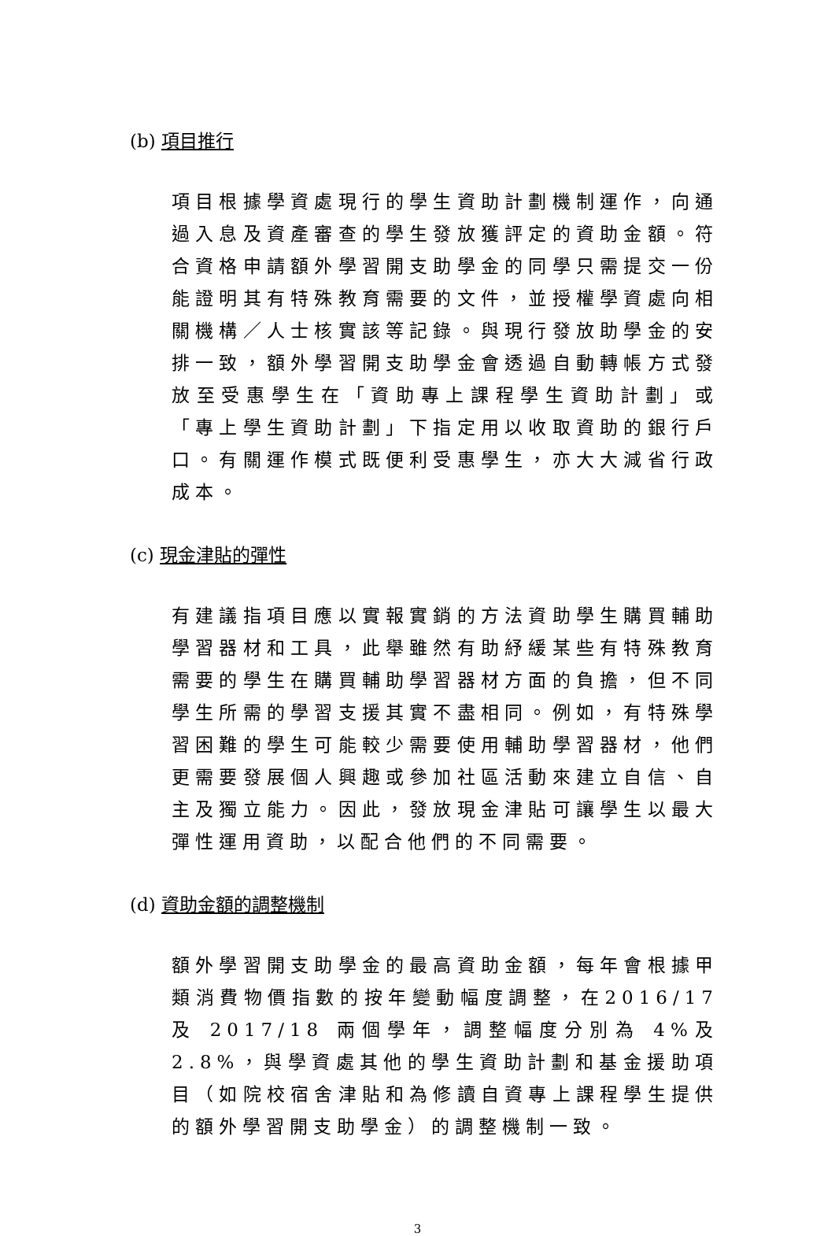(b) 項目推行
項目根據學資處現行的學生資助計劃機制運作，向通過入息及資產審查的學生發放獲評定的資助金額。符合資格申請額外學習開支助學金的同學只需提交一份能證明其有特殊教育需要的文件，並授權學資處向相關機構／人士核實該等記錄。與現行發放助學金的安排一致，額外學習開支助學金會透過自動轉帳方式發放至受惠學生在「資助專上課程學生資助計劃」或「專上學生資助計劃」下指定用以收取資助的銀行戶口。有關運作模式既便利受惠學生，亦大大減省行政成本。
(c) 現金津貼的彈性
有建議指項目應以實報實銷的方法資助學生購買輔助學習器材和工具，此舉雖然有助紓緩某些有特殊教育需要的學生在購買輔助學習器材方面的負擔，但不同學生所需的學習支援其實不盡相同。例如，有特殊學習困難的學生可能較少需要使用輔助學習器材，他們更需要發展個人興趣或參加社區活動來建立自信、自主及獨立能力。因此，發放現金津貼可讓學生以最大彈性運用資助，以配合他們的不同需要。
(d) 資助金額的調整機制
額外學習開支助學金的最高資助金額，每年會根據甲類消費物價指數的按年變動幅度調整，在2016/17 及 2017/18 兩個學年，調整幅度分別為 4%及 2.8%，與學資處其他的學生資助計劃和基金援助項目（如院校宿舍津貼和為修讀自資專上課程學生提供的額外學習開支助學金）的調整機制一致。
3